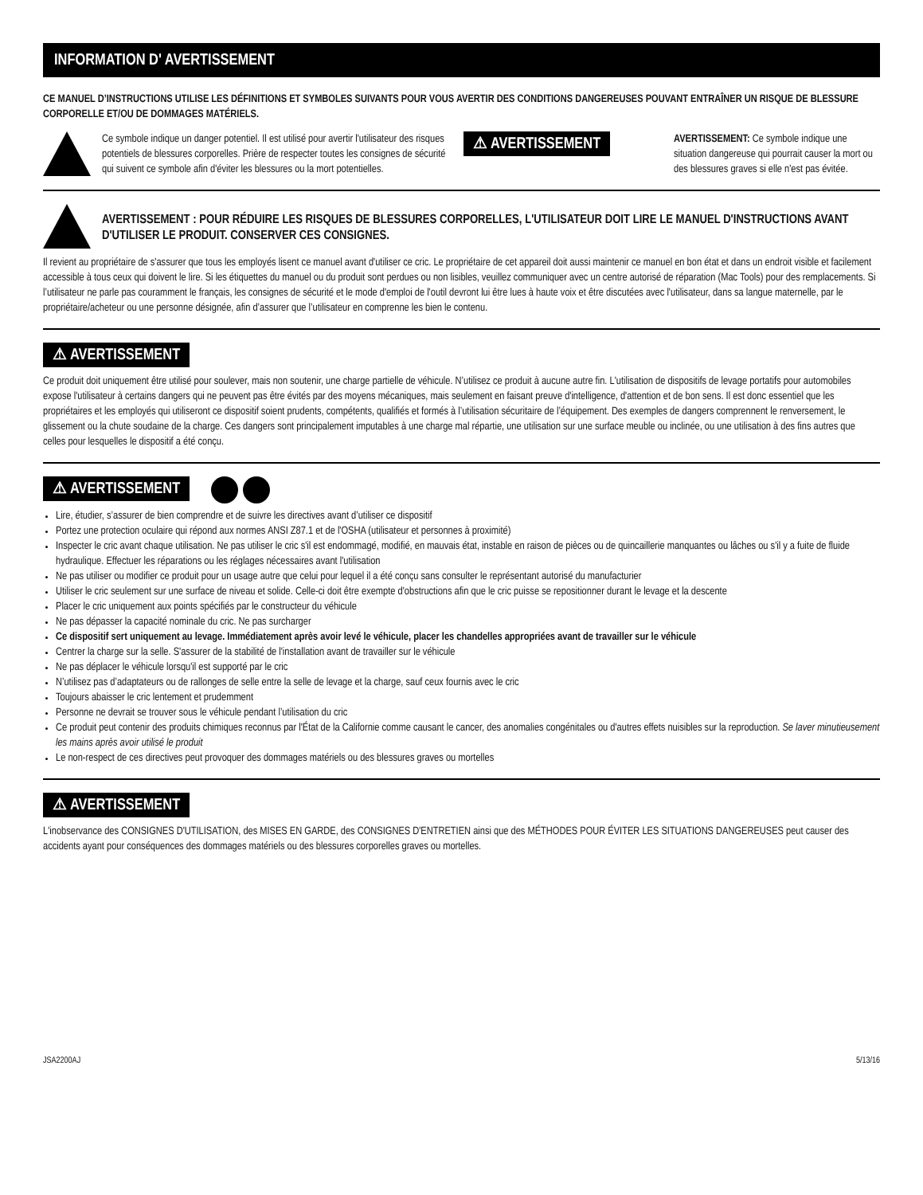INFORMATION D' AVERTISSEMENT
CE MANUEL D’INSTRUCTIONS UTILISE LES DÉFINITIONS ET SYMBOLES SUIVANTS POUR VOUS AVERTIR DES CONDITIONS DANGEREUSES POUVANT ENTRAÎNER UN RISQUE DE BLESSURE CORPORELLE ET/OU DE DOMMAGES MATÉRIELS.
Ce symbole indique un danger potentiel. Il est utilisé pour avertir l'utilisateur des risques potentiels de blessures corporelles. Prière de respecter toutes les consignes de sécurité qui suivent ce symbole afin d'éviter les blessures ou la mort potentielles.
⚠ AVERTISSEMENT
AVERTISSEMENT: Ce symbole indique une situation dangereuse qui pourrait causer la mort ou des blessures graves si elle n'est pas évitée.
AVERTISSEMENT : POUR RÉDUIRE LES RISQUES DE BLESSURES CORPORELLES, L'UTILISATEUR DOIT LIRE LE MANUEL D'INSTRUCTIONS AVANT D'UTILISER LE PRODUIT. CONSERVER CES CONSIGNES.
Il revient au propriétaire de s'assurer que tous les employés lisent ce manuel avant d'utiliser ce cric. Le propriétaire de cet appareil doit aussi maintenir ce manuel en bon état et dans un endroit visible et facilement accessible à tous ceux qui doivent le lire. Si les étiquettes du manuel ou du produit sont perdues ou non lisibles, veuillez communiquer avec un centre autorisé de réparation (Mac Tools) pour des remplacements. Si l’utilisateur ne parle pas couramment le français, les consignes de sécurité et le mode d'emploi de l'outil devront lui être lues à haute voix et être discutées avec l'utilisateur, dans sa langue maternelle, par le propriétaire/acheteur ou une personne désignée, afin d’assurer que l’utilisateur en comprenne les bien le contenu.
⚠ AVERTISSEMENT
Ce produit doit uniquement être utilisé pour soulever, mais non soutenir, une charge partielle de véhicule. N’utilisez ce produit à aucune autre fin. L'utilisation de dispositifs de levage portatifs pour automobiles expose l'utilisateur à certains dangers qui ne peuvent pas être évités par des moyens mécaniques, mais seulement en faisant preuve d'intelligence, d'attention et de bon sens. Il est donc essentiel que les propriétaires et les employés qui utiliseront ce dispositif soient prudents, compétents, qualifiés et formés à l’utilisation sécuritaire de l’équipement. Des exemples de dangers comprennent le renversement, le glissement ou la chute soudaine de la charge. Ces dangers sont principalement imputables à une charge mal répartie, une utilisation sur une surface meuble ou inclinée, ou une utilisation à des fins autres que celles pour lesquelles le dispositif a été conçu.
⚠ AVERTISSEMENT
Lire, étudier, s’assurer de bien comprendre et de suivre les directives avant d’utiliser ce dispositif
Portez une protection oculaire qui répond aux normes ANSI Z87.1 et de l'OSHA (utilisateur et personnes à proximité)
Inspecter le cric avant chaque utilisation. Ne pas utiliser le cric s'il est endommagé, modifié, en mauvais état, instable en raison de pièces ou de quincaillerie manquantes ou lâches ou s'il y a fuite de fluide hydraulique. Effectuer les réparations ou les réglages nécessaires avant l'utilisation
Ne pas utiliser ou modifier ce produit pour un usage autre que celui pour lequel il a été conçu sans consulter le représentant autorisé du manufacturier
Utiliser le cric seulement sur une surface de niveau et solide. Celle-ci doit être exempte d'obstructions afin que le cric puisse se repositionner durant le levage et la descente
Placer le cric uniquement aux points spécifiés par le constructeur du véhicule
Ne pas dépasser la capacité nominale du cric. Ne pas surcharger
Ce dispositif sert uniquement au levage. Immédiatement après avoir levé le véhicule, placer les chandelles appropriées avant de travailler sur le véhicule
Centrer la charge sur la selle. S'assurer de la stabilité de l'installation avant de travailler sur le véhicule
Ne pas déplacer le véhicule lorsqu'il est supporté par le cric
N’utilisez pas d’adaptateurs ou de rallonges de selle entre la selle de levage et la charge, sauf ceux fournis avec le cric
Toujours abaisser le cric lentement et prudemment
Personne ne devrait se trouver sous le véhicule pendant l’utilisation du cric
Ce produit peut contenir des produits chimiques reconnus par l'État de la Californie comme causant le cancer, des anomalies congénitales ou d'autres effets nuisibles sur la reproduction. Se laver minutieusement les mains après avoir utilisé le produit
Le non-respect de ces directives peut provoquer des dommages matériels ou des blessures graves ou mortelles
⚠ AVERTISSEMENT
L'inobservance des CONSIGNES D'UTILISATION, des MISES EN GARDE, des CONSIGNES D'ENTRETIEN ainsi que des MÉTHODES POUR ÉVITER LES SITUATIONS DANGEREUSES peut causer des accidents ayant pour conséquences des dommages matériels ou des blessures corporelles graves ou mortelles.
JSA2200AJ 5/13/16